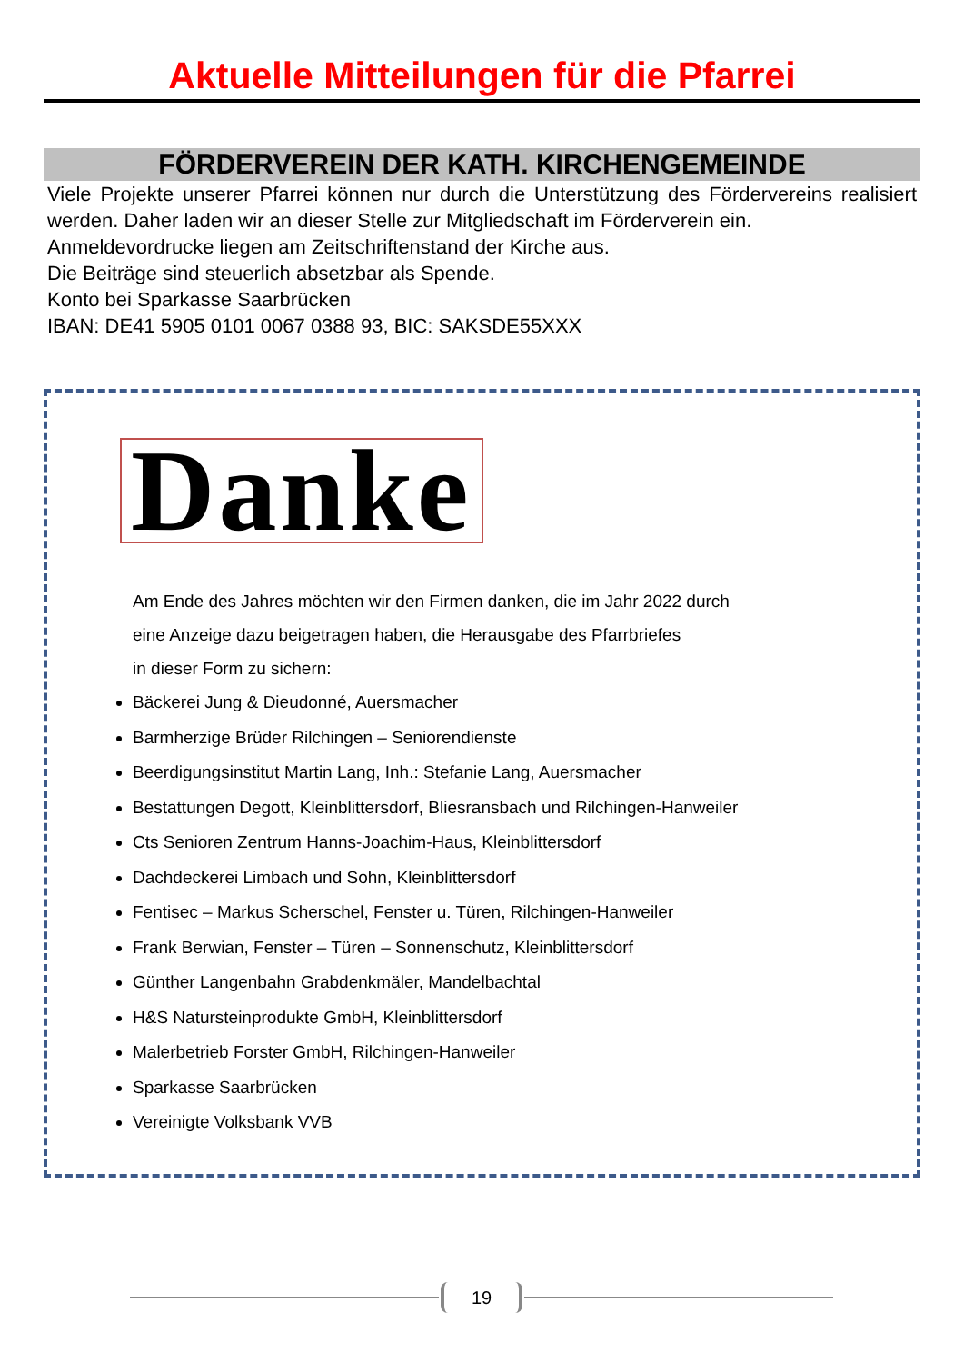Aktuelle Mitteilungen für die Pfarrei
FÖRDERVEREIN DER KATH. KIRCHENGEMEINDE
Viele Projekte unserer Pfarrei können nur durch die Unterstützung des Fördervereins realisiert werden. Daher laden wir an dieser Stelle zur Mitgliedschaft im Förderverein ein.
Anmeldevordrucke liegen am Zeitschriftenstand der Kirche aus.
Die Beiträge sind steuerlich absetzbar als Spende.
Konto bei Sparkasse Saarbrücken
IBAN: DE41 5905 0101 0067 0388 93, BIC: SAKSDE55XXX
Danke
Am Ende des Jahres möchten wir den Firmen danken, die im Jahr 2022 durch
eine Anzeige dazu beigetragen haben, die Herausgabe des Pfarrbriefes
in dieser Form zu sichern:
Bäckerei Jung & Dieudonné, Auersmacher
Barmherzige Brüder Rilchingen – Seniorendienste
Beerdigungsinstitut Martin Lang, Inh.: Stefanie Lang, Auersmacher
Bestattungen Degott, Kleinblittersdorf, Bliesransbach und Rilchingen-Hanweiler
Cts Senioren Zentrum Hanns-Joachim-Haus, Kleinblittersdorf
Dachdeckerei Limbach und Sohn, Kleinblittersdorf
Fentisec – Markus Scherschel, Fenster u. Türen, Rilchingen-Hanweiler
Frank Berwian, Fenster – Türen – Sonnenschutz, Kleinblittersdorf
Günther Langenbahn Grabdenkmäler, Mandelbachtal
H&S Natursteinprodukte GmbH, Kleinblittersdorf
Malerbetrieb Forster GmbH, Rilchingen-Hanweiler
Sparkasse Saarbrücken
Vereinigte Volksbank VVB
19